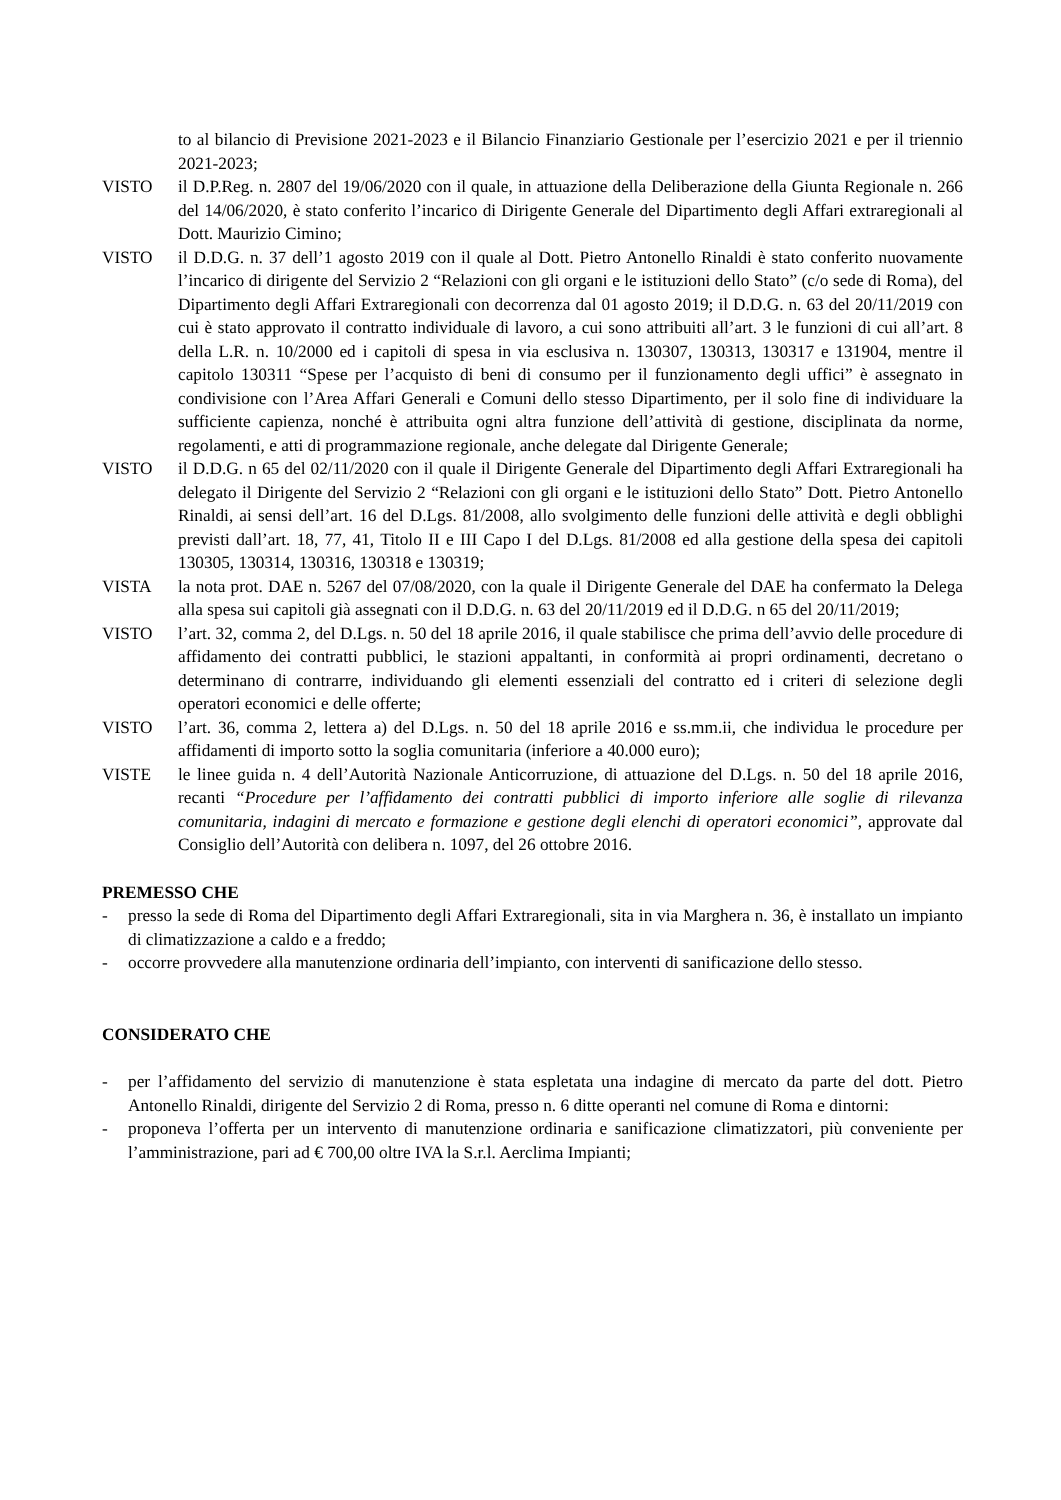to al bilancio di Previsione 2021-2023 e il Bilancio Finanziario Gestionale per l’esercizio 2021 e per il triennio 2021-2023;
VISTO il D.P.Reg. n. 2807 del 19/06/2020 con il quale, in attuazione della Deliberazione della Giunta Regionale n. 266 del 14/06/2020, è stato conferito l’incarico di Dirigente Generale del Dipartimento degli Affari extraregionali al Dott. Maurizio Cimino;
VISTO il D.D.G. n. 37 dell’1 agosto 2019 con il quale al Dott. Pietro Antonello Rinaldi è stato conferito nuovamente l’incarico di dirigente del Servizio 2 “Relazioni con gli organi e le istituzioni dello Stato” (c/o sede di Roma), del Dipartimento degli Affari Extraregionali con decorrenza dal 01 agosto 2019; il D.D.G. n. 63 del 20/11/2019 con cui è stato approvato il contratto individuale di lavoro, a cui sono attribuiti all’art. 3 le funzioni di cui all’art. 8 della L.R. n. 10/2000 ed i capitoli di spesa in via esclusiva n. 130307, 130313, 130317 e 131904, mentre il capitolo 130311 “Spese per l’acquisto di beni di consumo per il funzionamento degli uffici” è assegnato in condivisione con l’Area Affari Generali e Comuni dello stesso Dipartimento, per il solo fine di individuare la sufficiente capienza, nonché è attribuita ogni altra funzione dell’attività di gestione, disciplinata da norme, regolamenti, e atti di programmazione regionale, anche delegate dal Dirigente Generale;
VISTO il D.D.G. n 65 del 02/11/2020 con il quale il Dirigente Generale del Dipartimento degli Affari Extraregionali ha delegato il Dirigente del Servizio 2 “Relazioni con gli organi e le istituzioni dello Stato” Dott. Pietro Antonello Rinaldi, ai sensi dell’art. 16 del D.Lgs. 81/2008, allo svolgimento delle funzioni delle attività e degli obblighi previsti dall’art. 18, 77, 41, Titolo II e III Capo I del D.Lgs. 81/2008 ed alla gestione della spesa dei capitoli 130305, 130314, 130316, 130318 e 130319;
VISTA la nota prot. DAE n. 5267 del 07/08/2020, con la quale il Dirigente Generale del DAE ha confermato la Delega alla spesa sui capitoli già assegnati con il D.D.G. n. 63 del 20/11/2019 ed il D.D.G. n 65 del 20/11/2019;
VISTO l’art. 32, comma 2, del D.Lgs. n. 50 del 18 aprile 2016, il quale stabilisce che prima dell’avvio delle procedure di affidamento dei contratti pubblici, le stazioni appaltanti, in conformità ai propri ordinamenti, decretano o determinano di contrarre, individuando gli elementi essenziali del contratto ed i criteri di selezione degli operatori economici e delle offerte;
VISTO l’art. 36, comma 2, lettera a) del D.Lgs. n. 50 del 18 aprile 2016 e ss.mm.ii, che individua le procedure per affidamenti di importo sotto la soglia comunitaria (inferiore a 40.000 euro);
VISTE le linee guida n. 4 dell’Autorità Nazionale Anticorruzione, di attuazione del D.Lgs. n. 50 del 18 aprile 2016, recanti “Procedure per l’affidamento dei contratti pubblici di importo inferiore alle soglie di rilevanza comunitaria, indagini di mercato e formazione e gestione degli elenchi di operatori economici”, approvate dal Consiglio dell’Autorità con delibera n. 1097, del 26 ottobre 2016.
PREMESSO CHE
- presso la sede di Roma del Dipartimento degli Affari Extraregionali, sita in via Marghera n. 36, è installato un impianto di climatizzazione a caldo e a freddo;
- occorre provvedere alla manutenzione ordinaria dell’impianto, con interventi di sanificazione dello stesso.
CONSIDERATO CHE
- per l’affidamento del servizio di manutenzione è stata espletata una indagine di mercato da parte del dott. Pietro Antonello Rinaldi, dirigente del Servizio 2 di Roma, presso n. 6 ditte operanti nel comune di Roma e dintorni:
- proponeva l’offerta per un intervento di manutenzione ordinaria e sanificazione climatizzatori, più conveniente per l’amministrazione, pari ad € 700,00 oltre IVA la S.r.l. Aerclima Impianti;